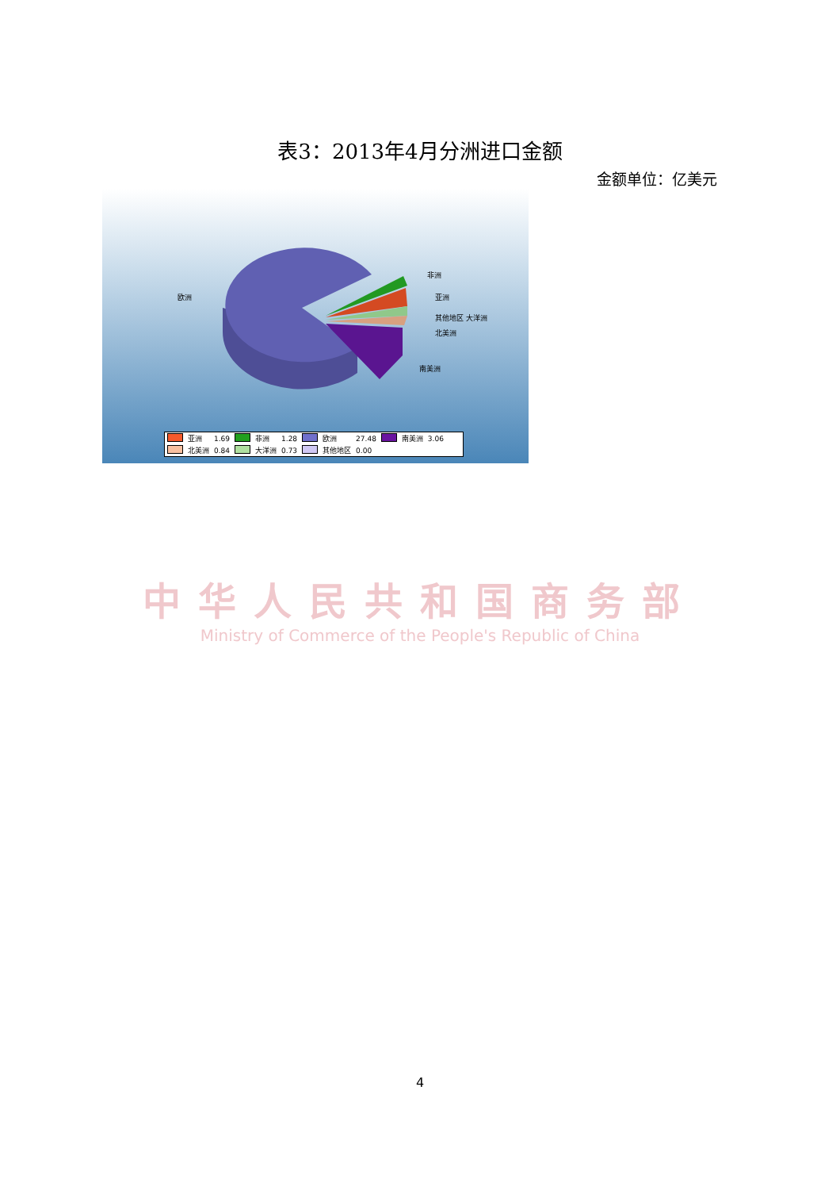表3：2013年4月分洲进口金额
金额单位：亿美元
欧洲
非洲
亚洲
其他地区 大洋洲
北美洲
南美洲
| | 亚洲 | 1.69 | | 非洲 | 1.28 | | 欧洲 | 27.48 | | 南美洲 | 3.06 |
| | 北美洲 | 0.84 | | 大洋洲 | 0.73 | | 其他地区 | 0.00 | | | |
中华人民共和国商务部
Ministry of Commerce of the People's Republic of China
4